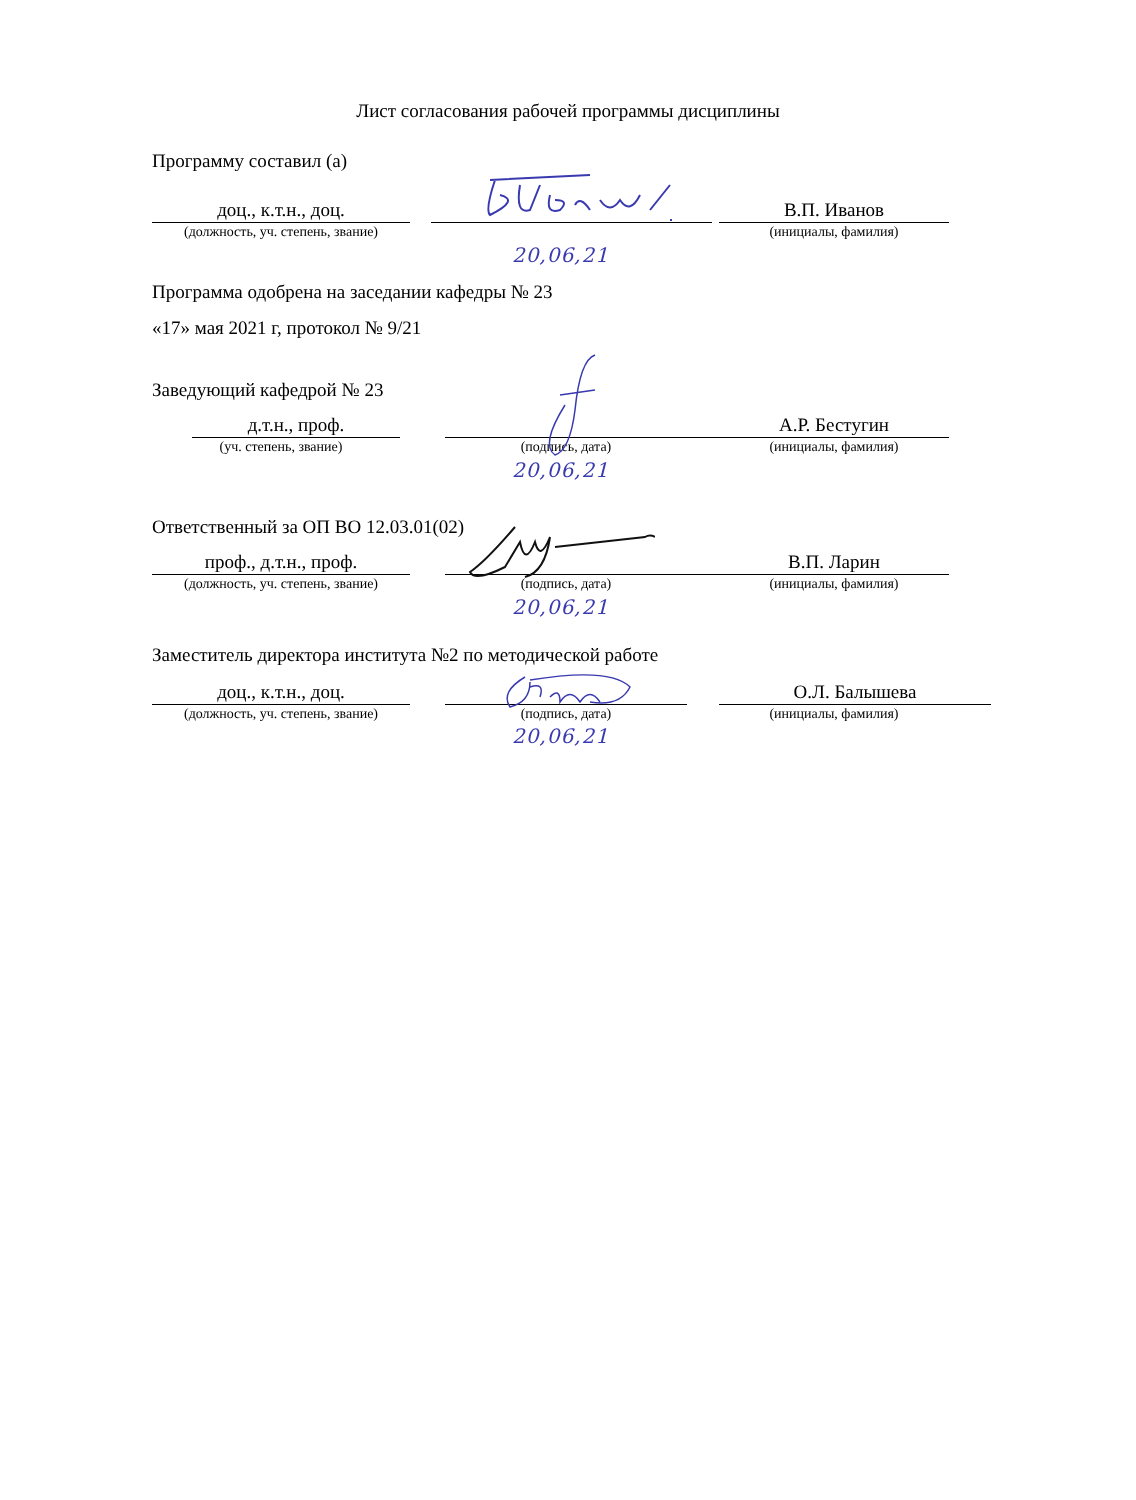Лист согласования рабочей программы дисциплины
Программу составил (а)
доц., к.т.н., доц.
(должность, уч. степень, звание)
В.П. Иванов
(инициалы, фамилия)
20,06,21
Программа одобрена на заседании кафедры № 23
«17» мая 2021 г, протокол № 9/21
Заведующий кафедрой № 23
д.т.н., проф.
(уч. степень, звание)
(подпись, дата)
А.Р. Бестугин
(инициалы, фамилия)
20,06,21
Ответственный за ОП ВО 12.03.01(02)
проф., д.т.н., проф.
(должность, уч. степень, звание)
(подпись, дата)
В.П. Ларин
(инициалы, фамилия)
20,06,21
Заместитель директора института №2 по методической работе
доц., к.т.н., доц.
(должность, уч. степень, звание)
(подпись, дата)
О.Л. Балышева
(инициалы, фамилия)
20,06,21